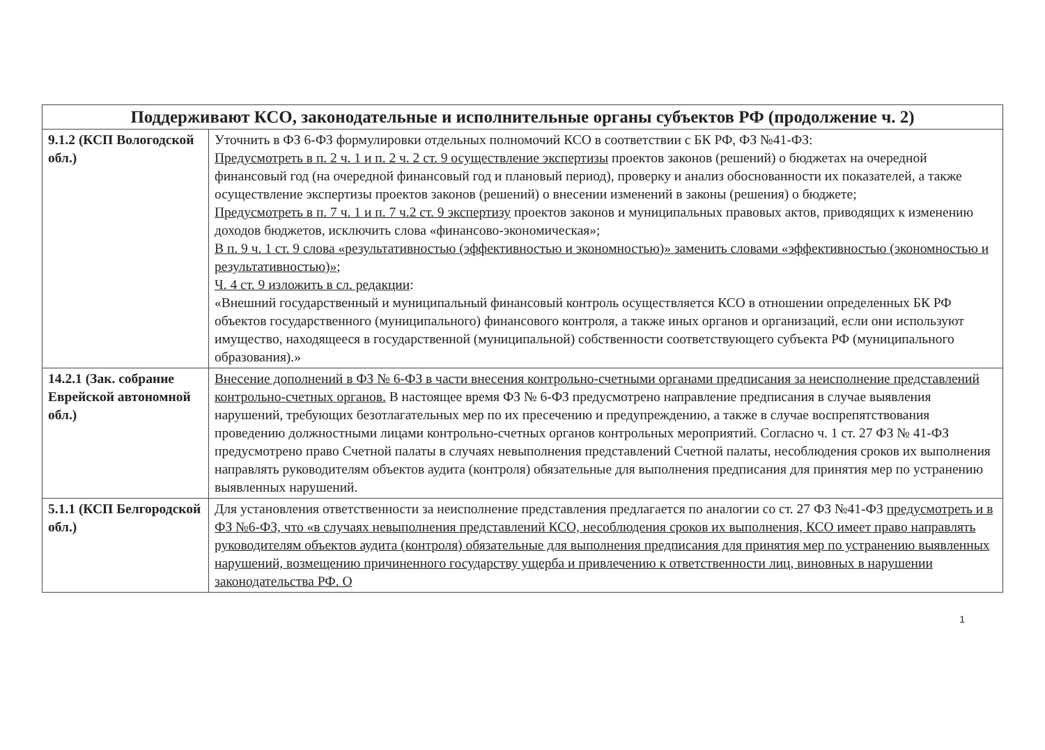| Поддерживают КСО, законодательные и исполнительные органы субъектов РФ (продолжение ч. 2) | |
| --- | --- |
| 9.1.2 (КСП Вологодской обл.) | Уточнить в ФЗ 6-ФЗ формулировки отдельных полномочий КСО в соответствии с БК РФ, ФЗ №41-ФЗ: Предусмотреть в п. 2 ч. 1 и п. 2 ч. 2 ст. 9 осуществление экспертизы проектов законов (решений) о бюджетах на очередной финансовый год (на очередной финансовый год и плановый период), проверку и анализ обоснованности их показателей, а также осуществление экспертизы проектов законов (решений) о внесении изменений в законы (решения) о бюджете; Предусмотреть в п. 7 ч. 1 и п. 7 ч.2 ст. 9 экспертизу проектов законов и муниципальных правовых актов, приводящих к изменению доходов бюджетов, исключить слова «финансово-экономическая»; В п. 9 ч. 1 ст. 9 слова «результативностью (эффективностью и экономностью)» заменить словами «эффективностью (экономностью и результативностью)» ; Ч. 4 ст. 9 изложить в сл. редакции : «Внешний государственный и муниципальный финансовый контроль осуществляется КСО в отношении определенных БК РФ объектов государственного (муниципального) финансового контроля, а также иных органов и организаций, если они используют имущество, находящееся в государственной (муниципальной) собственности соответствующего субъекта РФ (муниципального образования).» |
| 14.2.1 (Зак. собрание Еврейской автономной обл.) | Внесение дополнений в ФЗ № 6-ФЗ в части внесения контрольно-счетными органами предписания за неисполнение представлений контрольно-счетных органов. В настоящее время ФЗ № 6-ФЗ предусмотрено направление предписания в случае выявления нарушений, требующих безотлагательных мер по их пресечению и предупреждению, а также в случае воспрепятствования проведению должностными лицами контрольно-счетных органов контрольных мероприятий. Согласно ч. 1 ст. 27 ФЗ № 41-ФЗ предусмотрено право Счетной палаты в случаях невыполнения представлений Счетной палаты, несоблюдения сроков их выполнения направлять руководителям объектов аудита (контроля) обязательные для выполнения предписания для принятия мер по устранению выявленных нарушений. |
| 5.1.1 (КСП Белгородской обл.) | Для установления ответственности за неисполнение представления предлагается по аналогии со ст. 27 ФЗ №41-ФЗ предусмотреть и в ФЗ №6-ФЗ, что «в случаях невыполнения представлений КСО, несоблюдения сроков их выполнения, КСО имеет право направлять руководителям объектов аудита (контроля) обязательные для выполнения предписания для принятия мер по устранению выявленных нарушений, возмещению причиненного государству ущерба и привлечению к ответственности лиц, виновных в нарушении законодательства РФ. О |
1